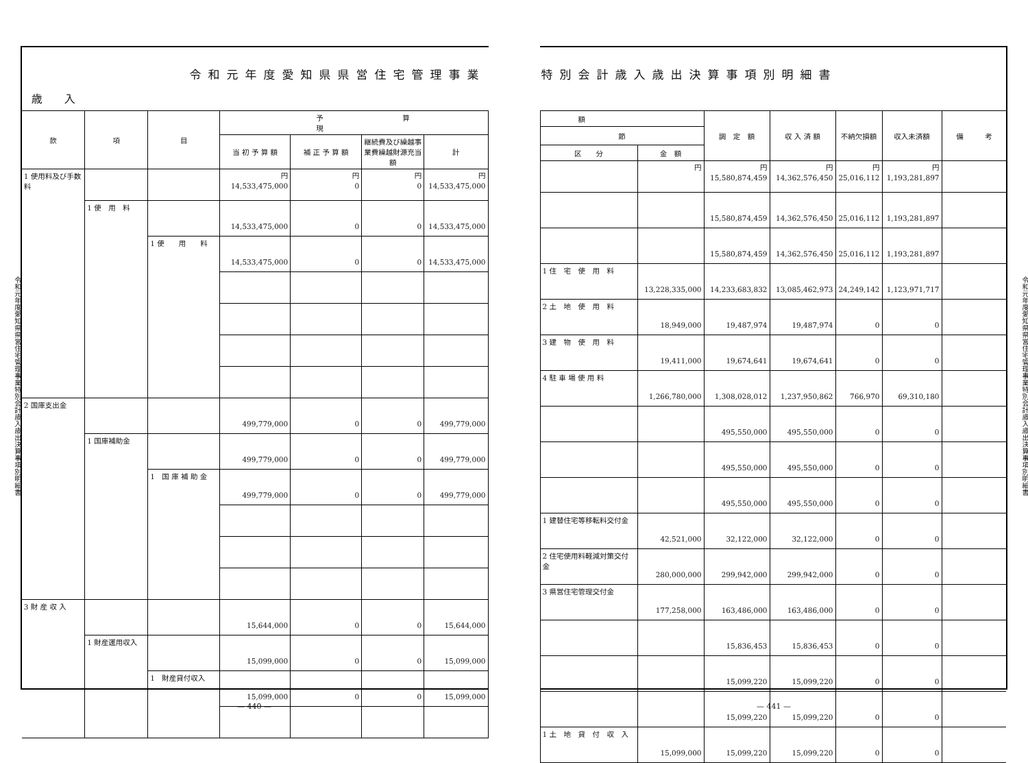令和元年度愛知県県営住宅管理事業特別会計歳入歳出決算事項別明細書
令和元年度愛知県県営住宅管理事業
歳入
| 款 | 項 | 目 | 予 算 現 | | | |
| --- | --- | --- | --- | --- | --- | --- |
| | | | 当 初 予 算 額 | 補 正 予 算 額 | 継続費及び繰越事業費繰越財源充当額 | 計 |
| 1 使用料及び手数料 | | | 円 14,533,475,000 | 円 0 | 円 0 | 円 14,533,475,000 |
| | 1 使 用 料 | | 14,533,475,000 | 0 | 0 | 14,533,475,000 |
| | | 1 使 用 料 | 14,533,475,000 | 0 | 0 | 14,533,475,000 |
| 2 国庫支出金 | | | 499,779,000 | 0 | 0 | 499,779,000 |
| | 1 国庫補助金 | | 499,779,000 | 0 | 0 | 499,779,000 |
| | | 1 国 庫 補 助 金 | 499,779,000 | 0 | 0 | 499,779,000 |
| 3 財 産 収 入 | | | 15,644,000 | 0 | 0 | 15,644,000 |
| | 1 財産運用収入 | | 15,099,000 | 0 | 0 | 15,099,000 |
| | | 1 財産貸付収入 | 15,099,000 | 0 | 0 | 15,099,000 |
— 440 —
特別会計歳入歳出決算事項別明細書
歳入
| 額 | | 調 定 額 | 収 入 済 額 | 不納欠損額 | 収入未済額 | 備 考 |
| --- | --- | --- | --- | --- | --- | --- |
| 節 | | | | | | |
| 区 分 | 金 額 | | | | | |
| | 円 | 円 15,580,874,459 | 円 14,362,576,450 | 円 25,016,112 | 円 1,193,281,897 | |
| | | 15,580,874,459 | 14,362,576,450 | 25,016,112 | 1,193,281,897 | |
| | | 15,580,874,459 | 14,362,576,450 | 25,016,112 | 1,193,281,897 | |
| 1 住 宅 使 用 料 | 13,228,335,000 | 14,233,683,832 | 13,085,462,973 | 24,249,142 | 1,123,971,717 | |
| 2 土 地 使 用 料 | 18,949,000 | 19,487,974 | 19,487,974 | 0 | 0 | |
| 3 建 物 使 用 料 | 19,411,000 | 19,674,641 | 19,674,641 | 0 | 0 | |
| 4 駐 車 場 使 用 料 | 1,266,780,000 | 1,308,028,012 | 1,237,950,862 | 766,970 | 69,310,180 | |
| | | 495,550,000 | 495,550,000 | 0 | 0 | |
| | | 495,550,000 | 495,550,000 | 0 | 0 | |
| | | 495,550,000 | 495,550,000 | 0 | 0 | |
| 1 建替住宅等移転料交付金 | 42,521,000 | 32,122,000 | 32,122,000 | 0 | 0 | |
| 2 住宅使用料軽減対策交付金 | 280,000,000 | 299,942,000 | 299,942,000 | 0 | 0 | |
| 3 県営住宅管理交付金 | 177,258,000 | 163,486,000 | 163,486,000 | 0 | 0 | |
| | | 15,836,453 | 15,836,453 | 0 | 0 | |
| | | 15,099,220 | 15,099,220 | 0 | 0 | |
| | | 15,099,220 | 15,099,220 | 0 | 0 | |
| 1 土 地 貸 付 収 入 | 15,099,000 | 15,099,220 | 15,099,220 | 0 | 0 | |
— 441 —
令和元年度愛知県県営住宅管理事業特別会計歳入歳出決算事項別明細書